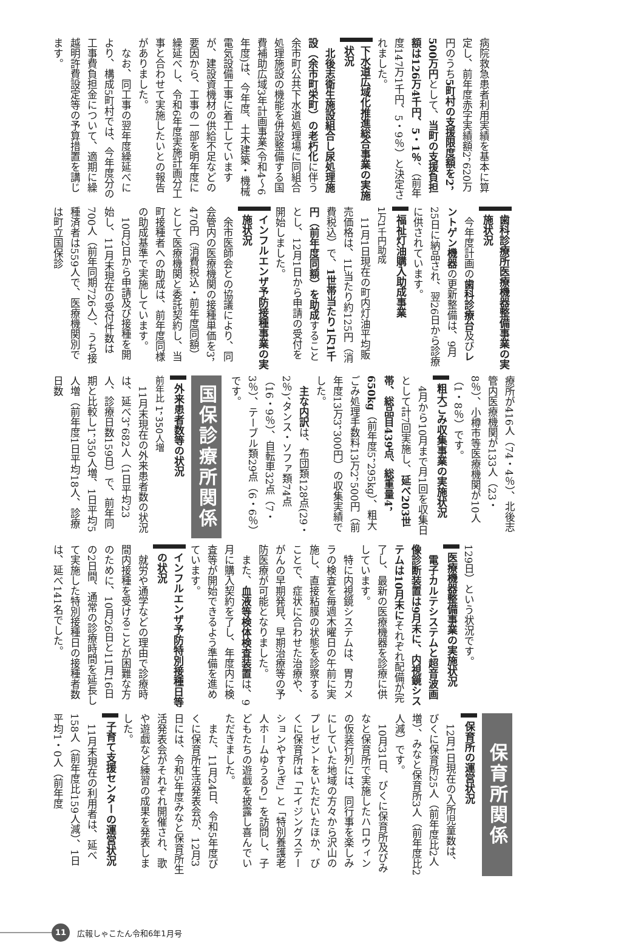病院救急患者利用実績を基本に算定し、前年度赤字実績額2，620万円のうち5町村の支援限度額を2，500万円として、当町の支援負担額は126万4千円、5・1％、（前年度147万1千円、5・9％）と決定されました。
下水道広域化推進総合事業の実施状況
北後志衛生施設組合し尿処理施設（余市町栄町）の老朽化に伴う余市町公共下水道処理場に同組合処理施設の機能を併設整備する国費補助広域3年計画事業(令和4～6年度)は、今年度、土木建築・機械電気設備工事に着工していますが、建設資機材の供給不足などの要因から、工事の一部を明年度に繰延べし、令和6年度実施計画分工事と合わせて実施したいとの報告がありました。
なお、同工事の翌年度繰延べにより、構成5町村では、今年度分の工事費負担金について、適期に繰越明許費設定等の予算措置を講じます。
歯科診療所医療機器整備事業の実施状況
今年度計画の歯科診療台及びレントゲン機器の更新整備は、9月25日に納品され、翌26日から診療に供されています。
福祉灯油購入助成事業
1万1千円助成
11月1日現在の町内灯油平均販売価格は、1L当たり約125円（消費税込）で、1世帯当たり1万1千円（前年度同額）を助成することとし、12月1日から申請の受付を開始しました。
インフルエンザ予防接種事業の実施状況
余市医師会との協議により、同会管内の医療機関の接種単価を3，470円（消費税込・前年度同額）として医療機関と委託契約し、当町接種者への助成は、前年度同様の助成基準で実施しています。
10月2日から申請及び接種を開始し、11月末現在の受付件数は700人（前年同期726人）、うち接種済者は559人で、医療機関別では町立国保診
療所が416人（74・4％）、北後志管内医療機関が133人（23・8％）、小樽市等医療機関が10人（1・8％）です。
粗大ごみ収集事業の実施状況
4月から10月まで月1回を収集日として計7回実施し、延べ203世帯、総品目439点、総重量4，650kg（前年度5，295kg）、粗大ごみ処理手数料13万2，500円（前年度13万3，300円）の収集実績でした。
主な内訳は、布団類128点(29・2％)、タンス・ソファ類74点（16・9％）、自転車32点（7・3％）、テーブル類29点（6・6％）です。
国保診療所関係
外来患者数等の状況
前年比 1，350人増
11月末現在の外来患者数の状況は、延べ3，682人（1日平均23人、診療日数159日）で、前年同期と比較し1，350人増、1日平均5人増（前年度1日平均18人、診療日数
129日）という状況です。
医療機器整備事業の実施状況
電子カルテシステムと超音波画像診断装置は9月末に、内視鏡システムは10月末にそれぞれ配備が完了し、最新の医療機器を診療に供しています。
特に内視鏡システムは、胃カメラの検査を毎週木曜日の午前に実施し、直接粘膜の状態を診察することで、症状に合わせた治療や、がんの早期発見、早期治療等の予防医療が可能となりました。
また、血液等検体検査装置は、9月に購入契約を了し、年度内に検査等が開始できるよう準備を進めています。
インフルエンザ予防特別接種日等の状況
就労や通学などの理由で診療時間内接種を受けることが困難な方のために、10月26日と11月16日の2日間、通常の診療時間を延長して実施した特別接種日の接種者数は、延べ141名でした。
保育所関係
保育所の運営状況
12月1日現在の入所児童数は、びくに保育所25人（前年度比2人増）、みなと保育所3人（前年度比2人減）です。
10月31日、びくに保育所及びみなと保育所で実施したハロウィンの仮装行列には、同行事を楽しみにしていた地域の方々から沢山のプレゼントをいただいたほか、びくに保育所は「エイジングステーションやすらぎ」と「特別養護老人ホームゆうるり」を訪問し、子どもたちの遊戯を披露し喜んでいただきました。
また、11月24日、令和5年度びくに保育所生活発表会が、12月3日には、令和5年度みなと保育所生活発表会がそれぞれ開催され、歌や遊戯など練習の成果を発表しました。
子育て支援センターの運営状況
11月末現在の利用者は、延べ158人（前年度比159人減）、1日平均1・0人（前年度
11
広報しゃこたん令和6年1月号